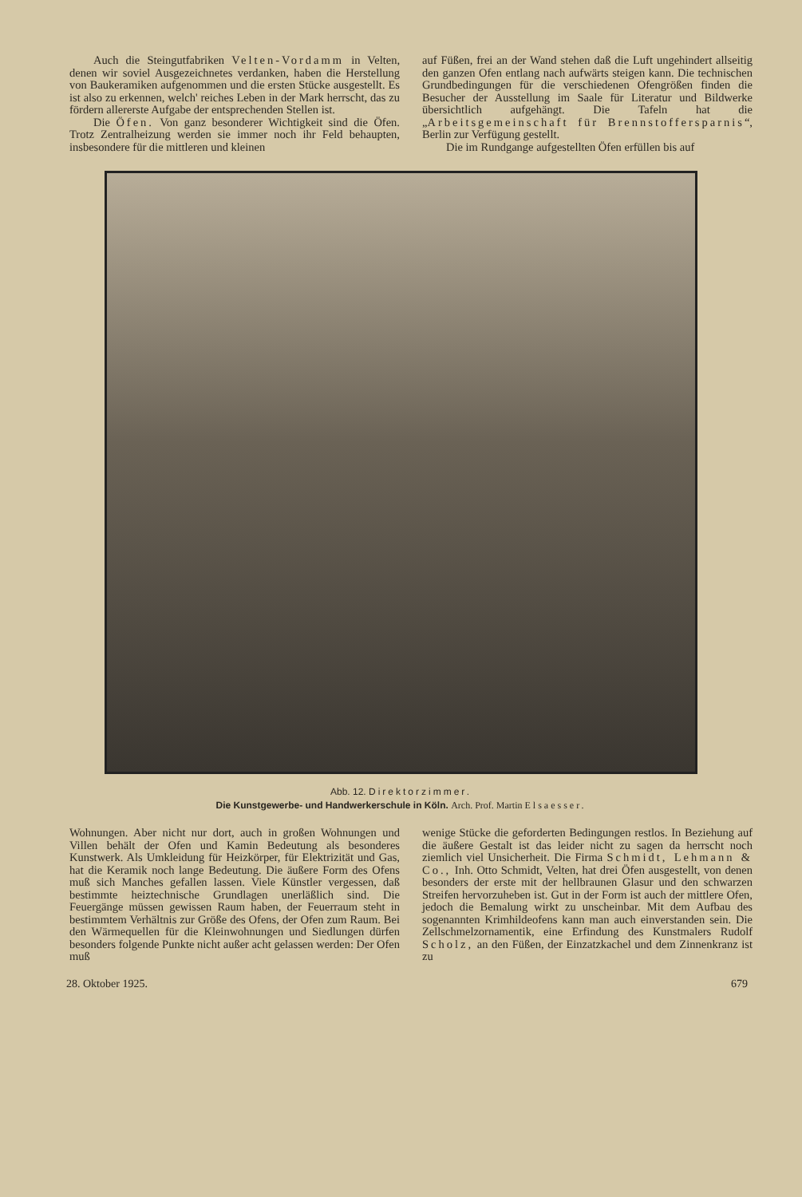Auch die Steingutfabriken Velten-Vordamm in Velten, denen wir soviel Ausgezeichnetes verdanken, haben die Herstellung von Baukeramiken aufgenommen und die ersten Stücke ausgestellt. Es ist also zu erkennen, welch' reiches Leben in der Mark herrscht, das zu fördern allererste Aufgabe der entsprechenden Stellen ist.
Die Öfen. Von ganz besonderer Wichtigkeit sind die Öfen. Trotz Zentralheizung werden sie immer noch ihr Feld behaupten, insbesondere für die mittleren und kleinen
auf Füßen, frei an der Wand stehen daß die Luft ungehindert allseitig den ganzen Ofen entlang nach aufwärts steigen kann. Die technischen Grundbedingungen für die verschiedenen Ofengrößen finden die Besucher der Ausstellung im Saale für Literatur und Bildwerke übersichtlich aufgehängt. Die Tafeln hat die „Arbeitsgemeinschaft für Brennstoffersparnis“, Berlin zur Verfügung gestellt.
Die im Rundgange aufgestellten Öfen erfüllen bis auf
Abb. 12. Direktorzimmer.
Die Kunstgewerbe- und Handwerkerschule in Köln. Arch. Prof. Martin Elsaesser.
Wohnungen. Aber nicht nur dort, auch in großen Wohnungen und Villen behält der Ofen und Kamin Bedeutung als besonderes Kunstwerk. Als Umkleidung für Heizkörper, für Elektrizität und Gas, hat die Keramik noch lange Bedeutung. Die äußere Form des Ofens muß sich Manches gefallen lassen. Viele Künstler vergessen, daß bestimmte heiztechnische Grundlagen unerläßlich sind. Die Feuergänge müssen gewissen Raum haben, der Feuerraum steht in bestimmtem Verhältnis zur Größe des Ofens, der Ofen zum Raum. Bei den Wärmequellen für die Kleinwohnungen und Siedlungen dürfen besonders folgende Punkte nicht außer acht gelassen werden: Der Ofen muß
wenige Stücke die geforderten Bedingungen restlos. In Beziehung auf die äußere Gestalt ist das leider nicht zu sagen da herrscht noch ziemlich viel Unsicherheit. Die Firma Schmidt, Lehmann & Co., Inh. Otto Schmidt, Velten, hat drei Öfen ausgestellt, von denen besonders der erste mit der hellbraunen Glasur und den schwarzen Streifen hervorzuheben ist. Gut in der Form ist auch der mittlere Ofen, jedoch die Bemalung wirkt zu unscheinbar. Mit dem Aufbau des sogenannten Krimhildeofens kann man auch einverstanden sein. Die Zellschmelzornamentik, eine Erfindung des Kunstmalers Rudolf Scholz, an den Füßen, der Einzatzkachel und dem Zinnenkranz ist zu
28. Oktober 1925. 679